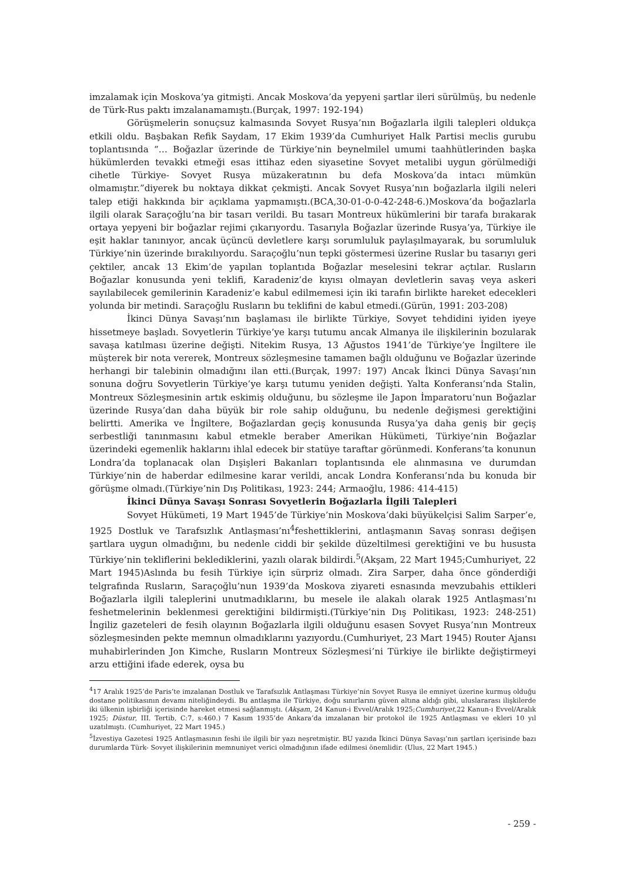imzalamak için Moskova’ya gitmişti. Ancak Moskova’da yepyeni şartlar ileri sürülmüş, bu nedenle de Türk-Rus paktı imzalanamamıştı.(Burçak, 1997: 192-194)
Görüşmelerin sonuçsuz kalmasında Sovyet Rusya’nın Boğazlarla ilgili talepleri oldukça etkili oldu. Başbakan Refik Saydam, 17 Ekim 1939’da Cumhuriyet Halk Partisi meclis gurubu toplantısında “… Boğazlar üzerinde de Türkiye’nin beynelmilel umumi taahhütlerinden başka hükümlerden tevakki etmeği esas ittihaz eden siyasetine Sovyet metalibi uygun görülmediği cihetle Türkiye- Sovyet Rusya müzakeratının bu defa Moskova’da intacı mümkün olmamıştır.”diyerek bu noktaya dikkat çekmişti. Ancak Sovyet Rusya’nın boğazlarla ilgili neleri talep etiği hakkında bir açıklama yapmamıştı.(BCA,30-01-0-0-42-248-6.)Moskova’da boğazlarla ilgili olarak Saraçoğlu’na bir tasarı verildi. Bu tasarı Montreux hükümlerini bir tarafa bırakarak ortaya yepyeni bir boğazlar rejimi çıkarıyordu. Tasarıyla Boğazlar üzerinde Rusya’ya, Türkiye ile eşit haklar tanınıyor, ancak üçüncü devletlere karşı sorumluluk paylaşılmayarak, bu sorumluluk Türkiye’nin üzerinde bırakılıyordu. Saraçoğlu’nun tepki göstermesi üzerine Ruslar bu tasarıyı geri çektiler, ancak 13 Ekim’de yapılan toplantıda Boğazlar meselesini tekrar açtılar. Rusların Boğazlar konusunda yeni teklifi, Karadeniz’de kıyısı olmayan devletlerin savaş veya askeri sayılabilecek gemilerinin Karadeniz’e kabul edilmemesi için iki tarafın birlikte hareket edecekleri yolunda bir metindi. Saraçoğlu Rusların bu teklifini de kabul etmedi.(Gürün, 1991: 203-208)
İkinci Dünya Savaşı’nın başlaması ile birlikte Türkiye, Sovyet tehdidini iyiden iyeye hissetmeye başladı. Sovyetlerin Türkiye’ye karşı tutumu ancak Almanya ile ilişkilerinin bozularak savaşa katılması üzerine değişti. Nitekim Rusya, 13 Ağustos 1941’de Türkiye’ye İngiltere ile müşterek bir nota vererek, Montreux sözleşmesine tamamen bağlı olduğunu ve Boğazlar üzerinde herhangi bir talebinin olmadığını ilan etti.(Burçak, 1997: 197) Ancak İkinci Dünya Savaşı’nın sonuna doğru Sovyetlerin Türkiye’ye karşı tutumu yeniden değişti. Yalta Konferansı’nda Stalin, Montreux Sözleşmesinin artık eskimiş olduğunu, bu sözleşme ile Japon İmparatoru’nun Boğazlar üzerinde Rusya’dan daha büyük bir role sahip olduğunu, bu nedenle değişmesi gerektiğini belirtti. Amerika ve İngiltere, Boğazlardan geçiş konusunda Rusya’ya daha geniş bir geçiş serbestliği tanınmasını kabul etmekle beraber Amerikan Hükümeti, Türkiye’nin Boğazlar üzerindeki egemenlik haklarını ihlal edecek bir statüye taraftar görünmedi. Konferans’ta konunun Londra’da toplanacak olan Dışişleri Bakanları toplantısında ele alınmasına ve durumdan Türkiye’nin de haberdar edilmesine karar verildi, ancak Londra Konferansı’nda bu konuda bir görüşme olmadı.(Türkiye’nin Dış Politikası, 1923: 244; Armaoğlu, 1986: 414-415)
İkinci Dünya Savaşı Sonrası Sovyetlerin Boğazlarla İlgili Talepleri
Sovyet Hükümeti, 19 Mart 1945’de Türkiye’nin Moskova’daki büyükelçisi Salim Sarper’e, 1925 Dostluk ve Tarafsızlık Antlaşması’nı<sup>4</sup>feshettiklerini, antlaşmanın Savaş sonrası değişen şartlara uygun olmadığını, bu nedenle ciddi bir şekilde düzeltilmesi gerektiğini ve bu hususta Türkiye’nin tekliflerini beklediklerini, yazılı olarak bildirdi.<sup>5</sup>(Akşam, 22 Mart 1945;Cumhuriyet, 22 Mart 1945)Aslında bu fesih Türkiye için sürpriz olmadı. Zira Sarper, daha önce gönderdiği telgrafında Rusların, Saraçoğlu’nun 1939’da Moskova ziyareti esnasında mevzubahis ettikleri Boğazlarla ilgili taleplerini unutmadıklarını, bu mesele ile alakalı olarak 1925 Antlaşması’nı feshetmelerinin beklenmesi gerektiğini bildirmişti.(Türkiye’nin Dış Politikası, 1923: 248-251) İngiliz gazeteleri de fesih olayının Boğazlarla ilgili olduğunu esasen Sovyet Rusya’nın Montreux sözleşmesinden pekte memnun olmadıklarını yazıyordu.(Cumhuriyet, 23 Mart 1945) Router Ajansı muhabirlerinden Jon Kimche, Rusların Montreux Sözleşmesi’ni Türkiye ile birlikte değiştirmeyi arzu ettiğini ifade ederek, oysa bu
<sup>4</sup> 17 Aralık 1925’de Paris’te imzalanan Dostluk ve Tarafsızlık Antlaşması Türkiye’nin Sovyet Rusya ile emniyet üzerine kurmuş olduğu dostane politikasının devamı niteliğindeydi. Bu antlaşma ile Türkiye, doğu sınırlarını güven altına aldığı gibi, uluslararası ilişkilerde iki ülkenin işbirliği içerisinde hareket etmesi sağlanmıştı. (Akşam, 24 Kanun-i Evvel/Aralık 1925;Cumhuriyet,22 Kanun-ı Evvel/Aralık 1925; Düstur, III. Tertib, C:7, s:460.) 7 Kasım 1935’de Ankara’da imzalanan bir protokol ile 1925 Antlaşması ve ekleri 10 yıl uzatılmıştı. (Cumhuriyet, 22 Mart 1945.)
<sup>5</sup> İzvestiya Gazetesi 1925 Antlaşmasının feshi ile ilgili bir yazı neşretmiştir. BU yazıda İkinci Dünya Savaşı’nın şartları içerisinde bazı durumlarda Türk- Sovyet ilişkilerinin memnuniyet verici olmadığının ifade edilmesi önemlidir. (Ulus, 22 Mart 1945.)
- 259 -